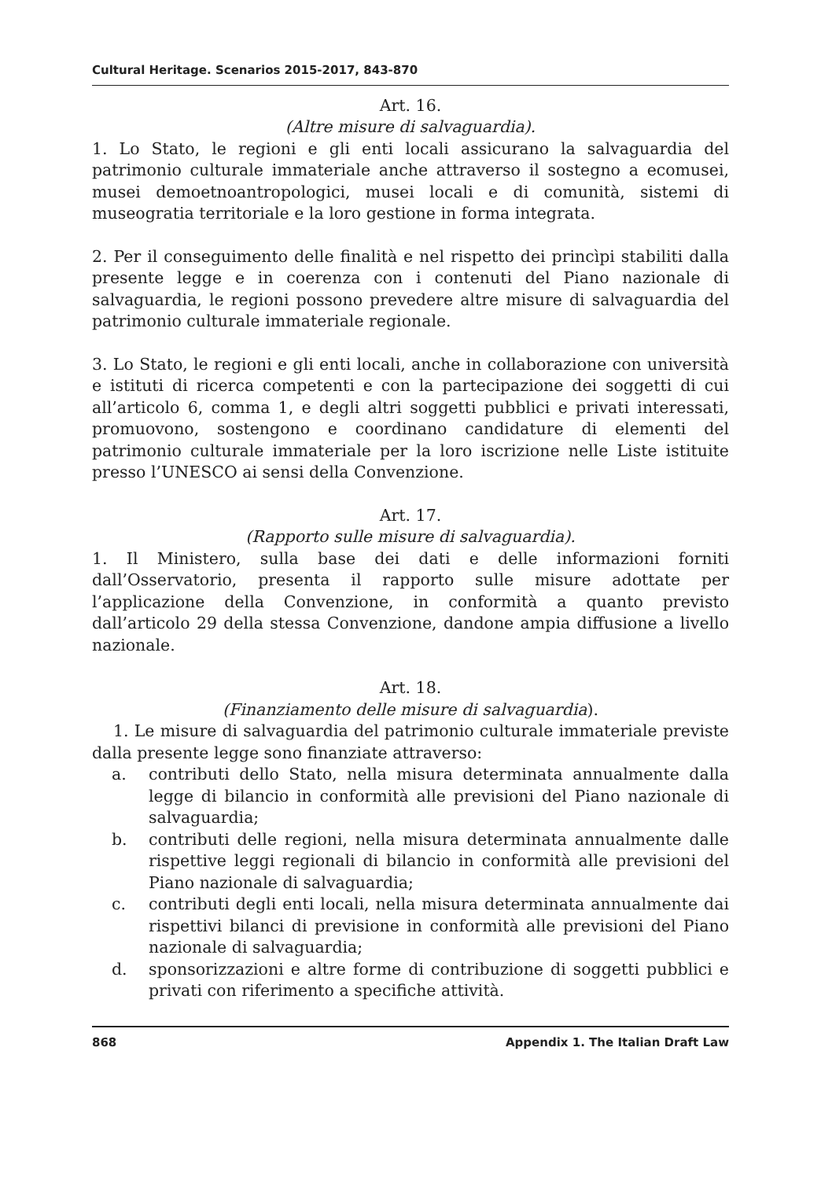Cultural Heritage. Scenarios 2015-2017, 843-870
Art. 16.
(Altre misure di salvaguardia).
1. Lo Stato, le regioni e gli enti locali assicurano la salvaguardia del patrimonio culturale immateriale anche attraverso il sostegno a ecomusei, musei demoetnoantropologici, musei locali e di comunità, sistemi di museogratia territoriale e la loro gestione in forma integrata.
2. Per il conseguimento delle finalità e nel rispetto dei princìpi stabiliti dalla presente legge e in coerenza con i contenuti del Piano nazionale di salvaguardia, le regioni possono prevedere altre misure di salvaguardia del patrimonio culturale immateriale regionale.
3. Lo Stato, le regioni e gli enti locali, anche in collaborazione con università e istituti di ricerca competenti e con la partecipazione dei soggetti di cui all’articolo 6, comma 1, e degli altri soggetti pubblici e privati interessati, promuovono, sostengono e coordinano candidature di elementi del patrimonio culturale immateriale per la loro iscrizione nelle Liste istituite presso l’UNESCO ai sensi della Convenzione.
Art. 17.
(Rapporto sulle misure di salvaguardia).
1. Il Ministero, sulla base dei dati e delle informazioni forniti dall’Osservatorio, presenta il rapporto sulle misure adottate per l’applicazione della Convenzione, in conformità a quanto previsto dall’articolo 29 della stessa Convenzione, dandone ampia diffusione a livello nazionale.
Art. 18.
(Finanziamento delle misure di salvaguardia).
1. Le misure di salvaguardia del patrimonio culturale immateriale previste dalla presente legge sono finanziate attraverso:
a. contributi dello Stato, nella misura determinata annualmente dalla legge di bilancio in conformità alle previsioni del Piano nazionale di salvaguardia;
b. contributi delle regioni, nella misura determinata annualmente dalle rispettive leggi regionali di bilancio in conformità alle previsioni del Piano nazionale di salvaguardia;
c. contributi degli enti locali, nella misura determinata annualmente dai rispettivi bilanci di previsione in conformità alle previsioni del Piano nazionale di salvaguardia;
d. sponsorizzazioni e altre forme di contribuzione di soggetti pubblici e privati con riferimento a specifiche attività.
868 Appendix 1. The Italian Draft Law